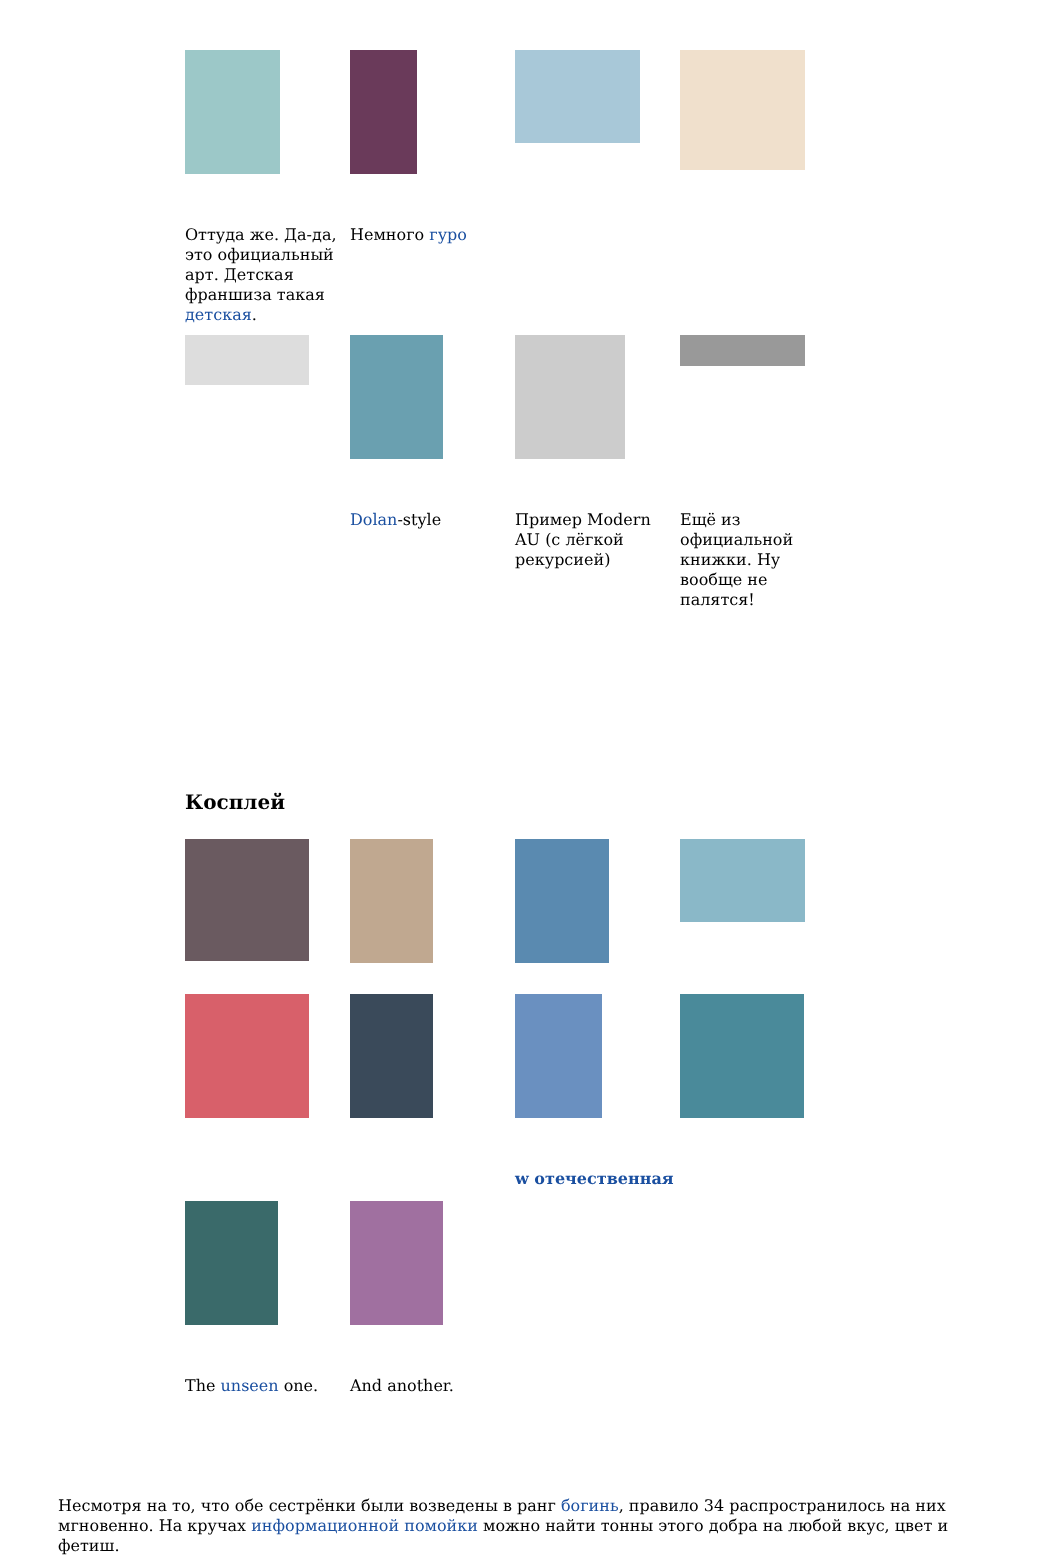Оттуда же. Да-да, это официальный арт. Детская франшиза такая детская.
Немного гуро
Dolan-style
Пример Modern AU (с лёгкой рекурсией)
Ещё из официальной книжки. Ну вообще не палятся!
Косплей
ᴡ отечественная
The unseen one.
And another.
Несмотря на то, что обе сестрёнки были возведены в ранг богинь, правило 34 распространилось на них мгновенно. На кручах информационной помойки можно найти тонны этого добра на любой вкус, цвет и фетиш.